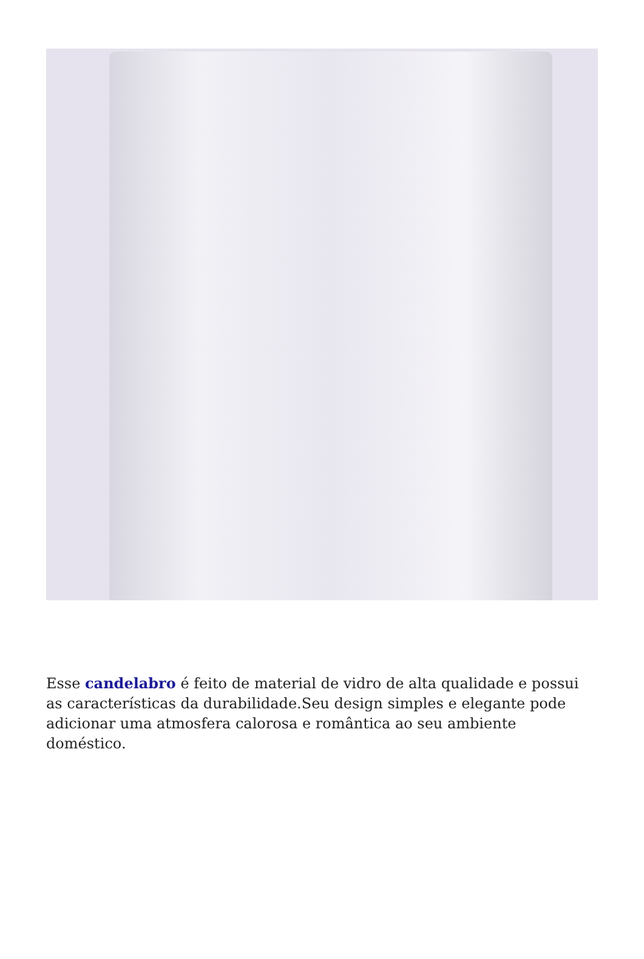Esse candelabro é feito de material de vidro de alta qualidade e possui as características da durabilidade.Seu design simples e elegante pode adicionar uma atmosfera calorosa e romântica ao seu ambiente doméstico.